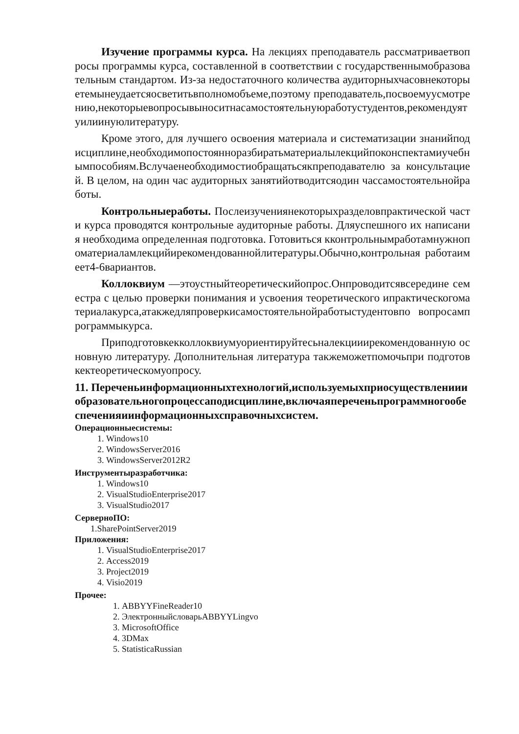Изучение программы курса. На лекциях преподаватель рассматриваетвопросы программы курса, составленной в соответствии с государственнымобразовательным стандартом. Из-за недостаточного количества аудиторныхчасовнекоторыетемынеудаетсяосветитьвполномобъеме,поэтому преподаватель,посвоемуусмотрению,некоторыевопросывыноситнасамостоятельнуюработустудентов,рекомендуятуилиинуюлитературу.
Кроме этого, для лучшего освоения материала и систематизации знанийподисциплине,необходимопостоянноразбиратьматериалылекцийпоконспектамиучебнымпособиям.Вслучаенеобходимостиобращатьсякпреподавателю за консультацией. В целом, на один час аудиторных занятийотводитсяодин часcамостоятельнойработы.
Контрольныеработы. Послеизучениянекоторыхразделовпрактической части курса проводятся контрольные аудиторные работы. Дляуспешного их написания необходима определенная подготовка. Готовиться кконтрольнымработамнужнопоматериаламлекцийирекомендованнойлитературы.Обычно,контрольная работаимеет4-6вариантов.
Коллоквиум —этоустныйтеоретическийопрос.Онпроводитсявсередине семестра с целью проверки понимания и усвоения теоретического ипрактическогоматериалакурса,атакжедляпроверкисамостоятельнойработыстудентовпо вопросампрограммыкурса.
Приподготовкекколлоквиумуориентируйтесьналекцииирекомендованную основную литературу. Дополнительная литература такжеможетпомочьпри подготовкектеоретическомуопросу.
11. Переченьинформационныхтехнологий,используемыхприосуществлениииобразовательногопроцессаподисциплине,включаяпереченьпрограммногообеспеченияиинформационныхсправочныхсистем.
Операционныесистемы:
1. Windows10
2. WindowsServer2016
3. WindowsServer2012R2
Инструментыразработчика:
1. Windows10
2. VisualStudioEnterprise2017
3. VisualStudio2017
СерверноПО:
1.SharePointServer2019
Приложения:
1. VisualStudioEnterprise2017
2. Access2019
3. Project2019
4. Visio2019
Прочее:
1. ABBYYFineReader10
2. ЭлектронныйсловарьABBYYLingvo
3. MicrosoftOffice
4. 3DMax
5. StatisticaRussian